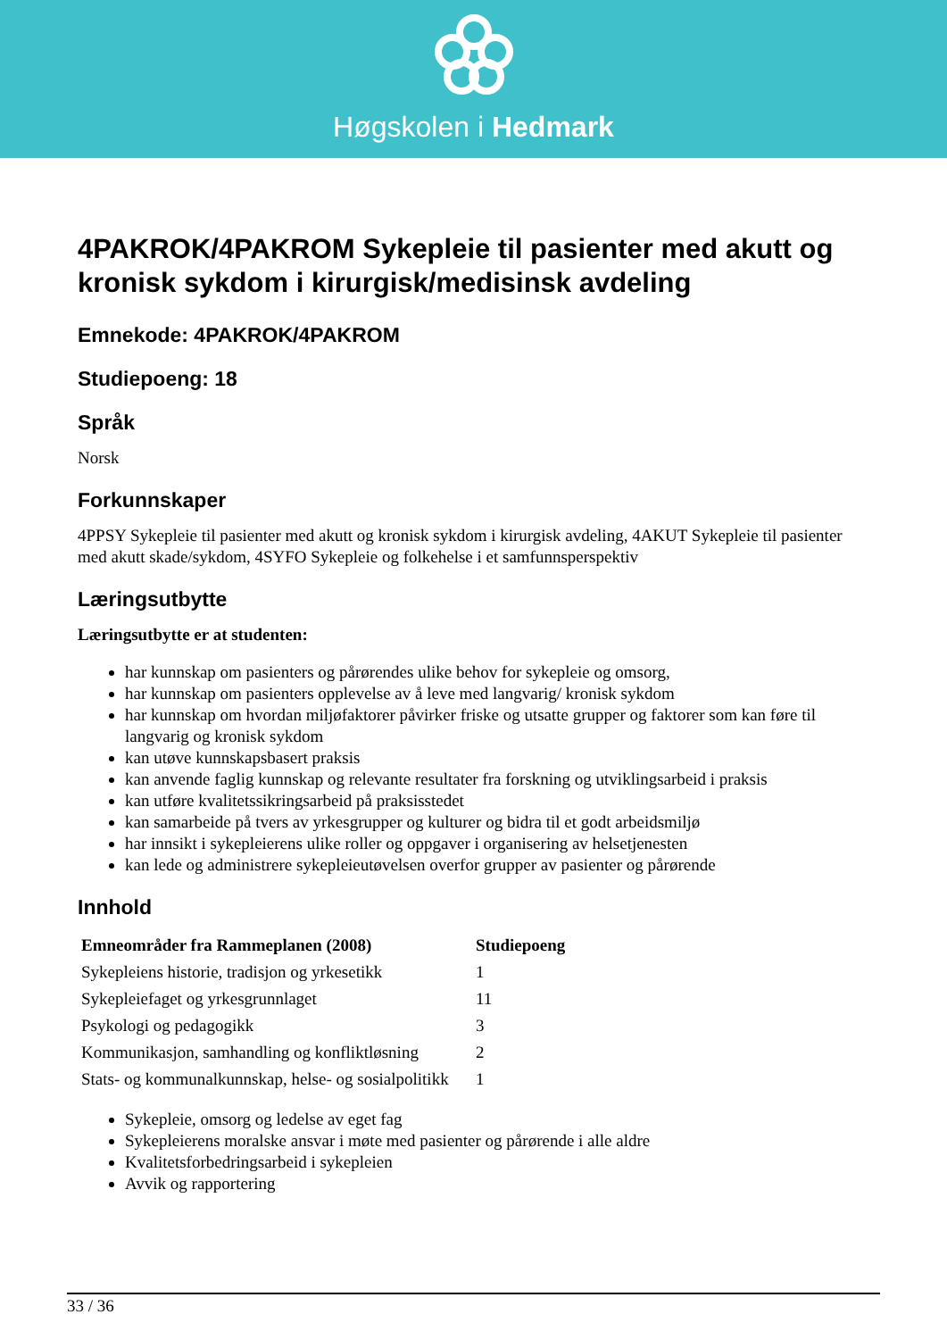Høgskolen i Hedmark
4PAKROK/4PAKROM Sykepleie til pasienter med akutt og kronisk sykdom i kirurgisk/medisinsk avdeling
Emnekode: 4PAKROK/4PAKROM
Studiepoeng: 18
Språk
Norsk
Forkunnskaper
4PPSY Sykepleie til pasienter med akutt og kronisk sykdom i kirurgisk avdeling, 4AKUT Sykepleie til pasienter med akutt skade/sykdom, 4SYFO Sykepleie og folkehelse i et samfunnsperspektiv
Læringsutbytte
Læringsutbytte er at studenten:
har kunnskap om pasienters og pårørendes ulike behov for sykepleie og omsorg,
har kunnskap om pasienters opplevelse av å leve med langvarig/ kronisk sykdom
har kunnskap om hvordan miljøfaktorer påvirker friske og utsatte grupper og faktorer som kan føre til langvarig og kronisk sykdom
kan utøve kunnskapsbasert praksis
kan anvende faglig kunnskap og relevante resultater fra forskning og utviklingsarbeid i praksis
kan utføre kvalitetssikringsarbeid på praksisstedet
kan samarbeide på tvers av yrkesgrupper og kulturer og bidra til et godt arbeidsmiljø
har innsikt i sykepleierens ulike roller og oppgaver i organisering av helsetjenesten
kan lede og administrere sykepleieutøvelsen overfor grupper av pasienter og pårørende
Innhold
| Emneområder fra Rammeplanen (2008) | Studiepoeng |
| --- | --- |
| Sykepleiens historie, tradisjon og yrkesetikk | 1 |
| Sykepleiefaget og yrkesgrunnlaget | 11 |
| Psykologi og pedagogikk | 3 |
| Kommunikasjon, samhandling og konfliktløsning | 2 |
| Stats- og kommunalkunnskap, helse- og sosialpolitikk | 1 |
Sykepleie, omsorg og ledelse av eget fag
Sykepleierens moralske ansvar i møte med pasienter og pårørende i alle aldre
Kvalitetsforbedringsarbeid i sykepleien
Avvik og rapportering
33 / 36